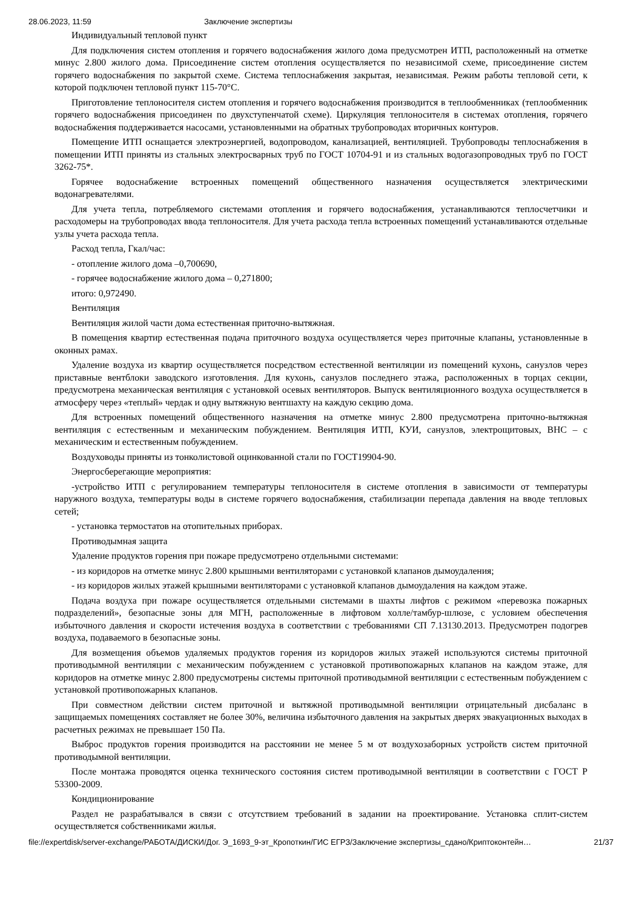28.06.2023, 11:59 Заключение экспертизы
Индивидуальный тепловой пункт
Для подключения систем отопления и горячего водоснабжения жилого дома предусмотрен ИТП, расположенный на отметке минус 2.800 жилого дома. Присоединение систем отопления осуществляется по независимой схеме, присоединение систем горячего водоснабжения по закрытой схеме. Система теплоснабжения закрытая, независимая. Режим работы тепловой сети, к которой подключен тепловой пункт 115-70°С.
Приготовление теплоносителя систем отопления и горячего водоснабжения производится в теплообменниках (теплообменник горячего водоснабжения присоединен по двухступенчатой схеме). Циркуляция теплоносителя в системах отопления, горячего водоснабжения поддерживается насосами, установленными на обратных трубопроводах вторичных контуров.
Помещение ИТП оснащается электроэнергией, водопроводом, канализацией, вентиляцией. Трубопроводы теплоснабжения в помещении ИТП приняты из стальных электросварных труб по ГОСТ 10704-91 и из стальных водогазопроводных труб по ГОСТ 3262-75*.
Горячее водоснабжение встроенных помещений общественного назначения осуществляется электрическими водонагревателями.
Для учета тепла, потребляемого системами отопления и горячего водоснабжения, устанавливаются теплосчетчики и расходомеры на трубопроводах ввода теплоносителя. Для учета расхода тепла встроенных помещений устанавливаются отдельные узлы учета расхода тепла.
Расход тепла, Гкал/час:
- отопление жилого дома –0,700690,
- горячее водоснабжение жилого дома – 0,271800;
итого: 0,972490.
Вентиляция
Вентиляция жилой части дома естественная приточно-вытяжная.
В помещения квартир естественная подача приточного воздуха осуществляется через приточные клапаны, установленные в оконных рамах.
Удаление воздуха из квартир осуществляется посредством естественной вентиляции из помещений кухонь, санузлов через приставные вентблоки заводского изготовления. Для кухонь, санузлов последнего этажа, расположенных в торцах секции, предусмотрена механическая вентиляция с установкой осевых вентиляторов. Выпуск вентиляционного воздуха осуществляется в атмосферу через «теплый» чердак и одну вытяжную вентшахту на каждую секцию дома.
Для встроенных помещений общественного назначения на отметке минус 2.800 предусмотрена приточно-вытяжная вентиляция с естественным и механическим побуждением. Вентиляция ИТП, КУИ, санузлов, электрощитовых, ВНС – с механическим и естественным побуждением.
Воздуховоды приняты из тонколистовой оцинкованной стали по ГОСТ19904-90.
Энергосберегающие мероприятия:
-устройство ИТП с регулированием температуры теплоносителя в системе отопления в зависимости от температуры наружного воздуха, температуры воды в системе горячего водоснабжения, стабилизации перепада давления на вводе тепловых сетей;
- установка термостатов на отопительных приборах.
Противодымная защита
Удаление продуктов горения при пожаре предусмотрено отдельными системами:
- из коридоров на отметке минус 2.800 крышными вентиляторами с установкой клапанов дымоудаления;
- из коридоров жилых этажей крышными вентиляторами с установкой клапанов дымоудаления на каждом этаже.
Подача воздуха при пожаре осуществляется отдельными системами в шахты лифтов с режимом «перевозка пожарных подразделений», безопасные зоны для МГН, расположенные в лифтовом холле/тамбур-шлюзе, с условием обеспечения избыточного давления и скорости истечения воздуха в соответствии с требованиями СП 7.13130.2013. Предусмотрен подогрев воздуха, подаваемого в безопасные зоны.
Для возмещения объемов удаляемых продуктов горения из коридоров жилых этажей используются системы приточной противодымной вентиляции с механическим побуждением с установкой противопожарных клапанов на каждом этаже, для коридоров на отметке минус 2.800 предусмотрены системы приточной противодымной вентиляции с естественным побуждением с установкой противопожарных клапанов.
При совместном действии систем приточной и вытяжной противодымной вентиляции отрицательный дисбаланс в защищаемых помещениях составляет не более 30%, величина избыточного давления на закрытых дверях эвакуационных выходах в расчетных режимах не превышает 150 Па.
Выброс продуктов горения производится на расстоянии не менее 5 м от воздухозаборных устройств систем приточной противодымной вентиляции.
После монтажа проводятся оценка технического состояния систем противодымной вентиляции в соответствии с ГОСТ Р 53300-2009.
Кондиционирование
Раздел не разрабатывался в связи с отсутствием требований в задании на проектирование. Установка сплит-систем осуществляется собственниками жилья.
file://expertdisk/server-exchange/РАБОТА/ДИСКИ/Дог. Э_1693_9-эт_Кропоткин/ГИС ЕГРЗ/Заключение экспертизы_сдано/Криптоконтейн… 21/37